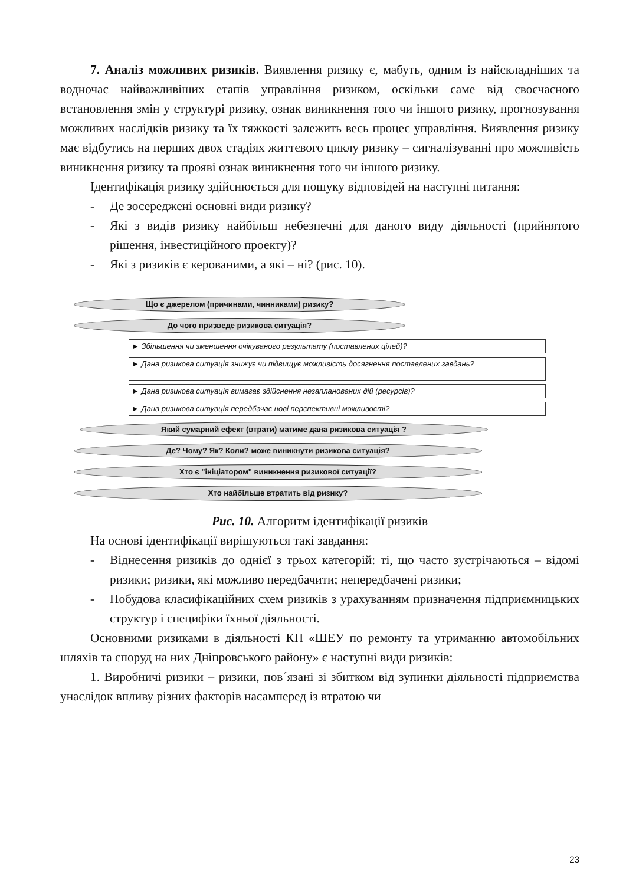7. Аналіз можливих ризиків. Виявлення ризику є, мабуть, одним із найскладніших та водночас найважливіших етапів управління ризиком, оскільки саме від своєчасного встановлення змін у структурі ризику, ознак виникнення того чи іншого ризику, прогнозування можливих наслідків ризику та їх тяжкості залежить весь процес управління. Виявлення ризику має відбутись на перших двох стадіях життєвого циклу ризику – сигналізуванні про можливість виникнення ризику та прояві ознак виникнення того чи іншого ризику.
Ідентифікація ризику здійснюється для пошуку відповідей на наступні питання:
- Де зосереджені основні види ризику?
- Які з видів ризику найбільш небезпечні для даного виду діяльності (прийнятого рішення, інвестиційного проекту)?
- Які з ризиків є керованими, а які – ні? (рис. 10).
Що є джерелом (причинами, чинниками) ризику?
До чого призведе ризикова ситуація?
► Збільшення чи зменшення очікуваного результату (поставлених цілей)?
► Дана ризикова ситуація знижує чи підвищує можливість досягнення поставлених завдань?
► Дана ризикова ситуація вимагає здійснення незапланованих дій (ресурсів)?
► Дана ризикова ситуація передбачає нові перспективні можливості?
Який сумарний ефект (втрати) матиме дана ризикова ситуація ?
Де? Чому? Як? Коли? може виникнути ризикова ситуація?
Хто є "ініціатором" виникнення ризикової ситуації?
Хто найбільше втратить від ризику?
Рис. 10. Алгоритм ідентифікації ризиків
На основі ідентифікації вирішуються такі завдання:
- Віднесення ризиків до однієї з трьох категорій: ті, що часто зустрічаються – відомі ризики; ризики, які можливо передбачити; непередбачені ризики;
- Побудова класифікаційних схем ризиків з урахуванням призначення підприємницьких структур і специфіки їхньої діяльності.
Основними ризиками в діяльності КП «ШЕУ по ремонту та утриманню автомобільних шляхів та споруд на них Дніпровського району» є наступні види ризиків:
1. Виробничі ризики – ризики, пов´язані зі збитком від зупинки діяльності підприємства унаслідок впливу різних факторів насамперед із втратою чи
23